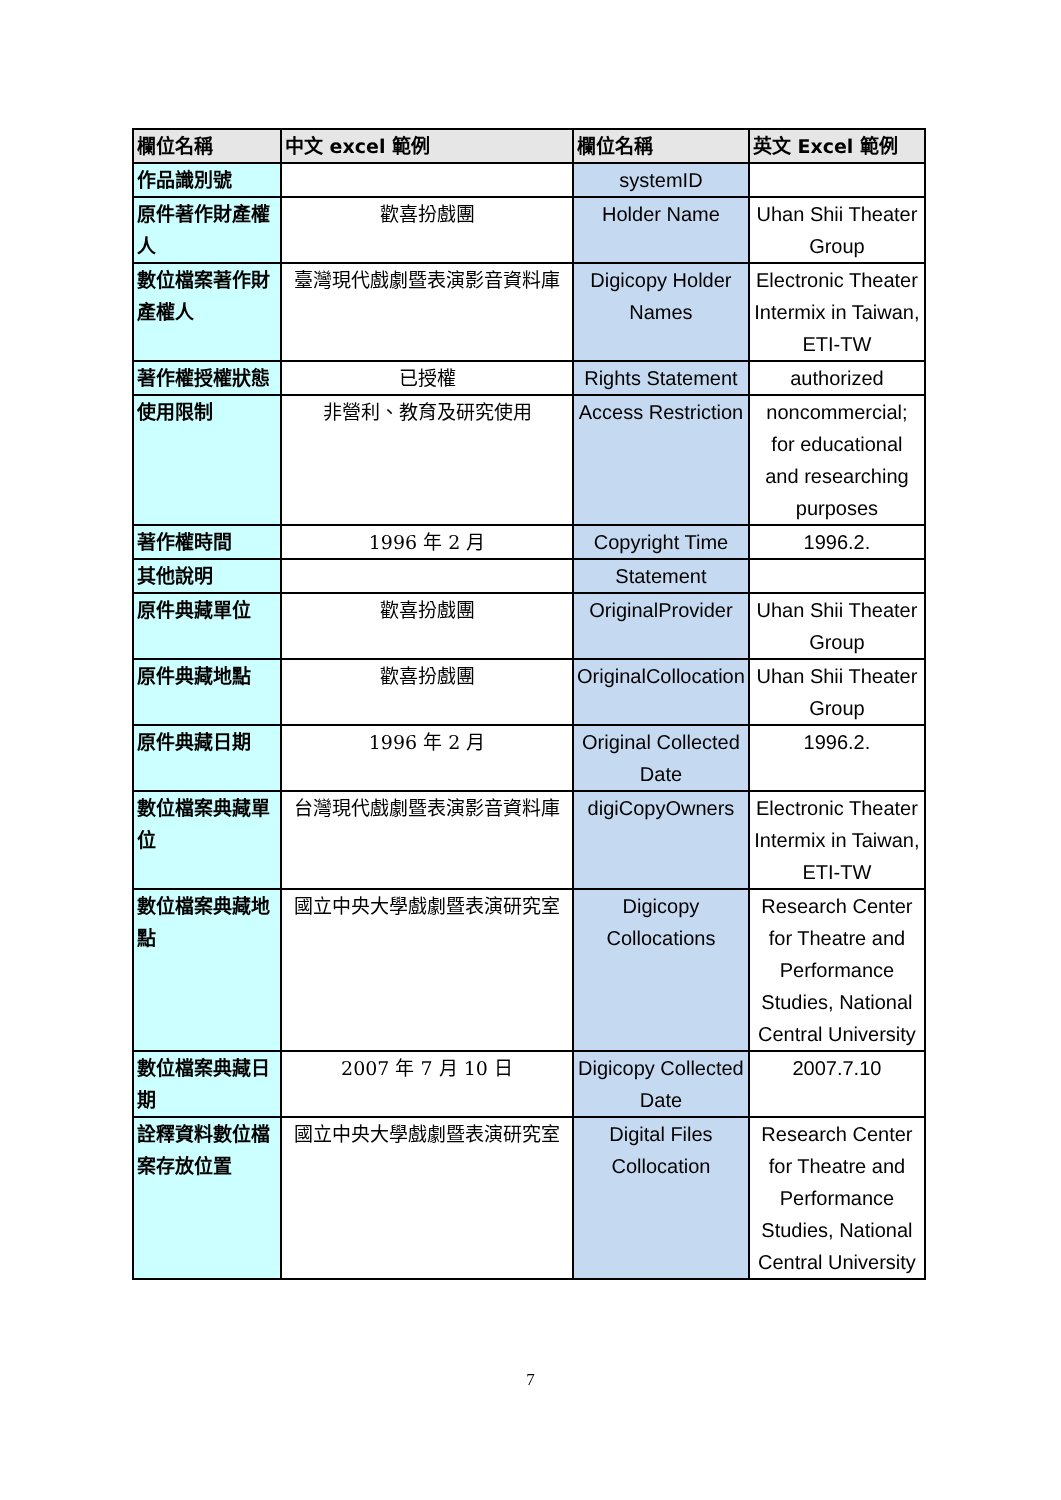| 欄位名稱 | 中文 excel 範例 | 欄位名稱 | 英文 Excel 範例 |
| --- | --- | --- | --- |
| 作品識別號 | | systemID | |
| 原件著作財產權人 | 歡喜扮戲團 | Holder Name | Uhan Shii Theater Group |
| 數位檔案著作財產權人 | 臺灣現代戲劇暨表演影音資料庫 | Digicopy Holder Names | Electronic Theater Intermix in Taiwan, ETI-TW |
| 著作權授權狀態 | 已授權 | Rights Statement | authorized |
| 使用限制 | 非營利、教育及研究使用 | Access Restriction | noncommercial; for educational and researching purposes |
| 著作權時間 | 1996 年 2 月 | Copyright Time | 1996.2. |
| 其他說明 | | Statement | |
| 原件典藏單位 | 歡喜扮戲團 | OriginalProvider | Uhan Shii Theater Group |
| 原件典藏地點 | 歡喜扮戲團 | OriginalCollocation | Uhan Shii Theater Group |
| 原件典藏日期 | 1996 年 2 月 | Original Collected Date | 1996.2. |
| 數位檔案典藏單位 | 台灣現代戲劇暨表演影音資料庫 | digiCopyOwners | Electronic Theater Intermix in Taiwan, ETI-TW |
| 數位檔案典藏地點 | 國立中央大學戲劇暨表演研究室 | Digicopy Collocations | Research Center for Theatre and Performance Studies, National Central University |
| 數位檔案典藏日期 | 2007 年 7 月 10 日 | Digicopy Collected Date | 2007.7.10 |
| 詮釋資料數位檔案存放位置 | 國立中央大學戲劇暨表演研究室 | Digital Files Collocation | Research Center for Theatre and Performance Studies, National Central University |
7